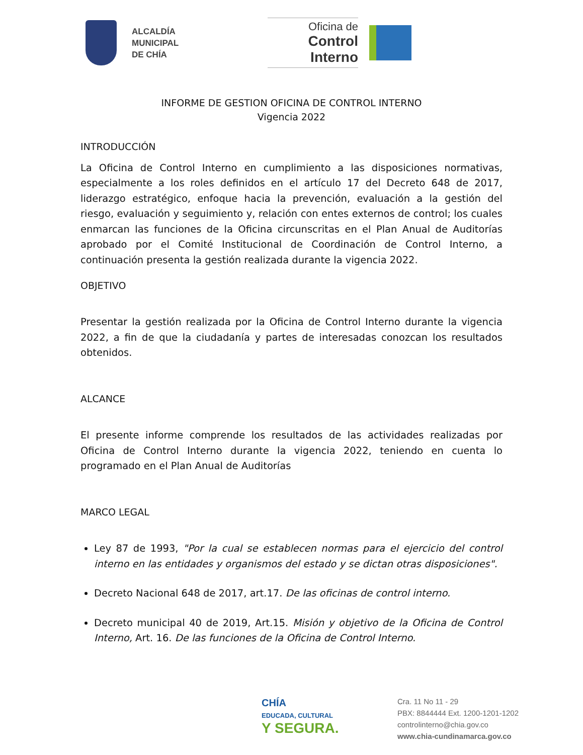ALCALDÍA
MUNICIPAL
DE CHÍA
Oficina de
Control Interno
INFORME DE GESTION OFICINA DE CONTROL INTERNO
Vigencia 2022
INTRODUCCIÓN
La Oficina de Control Interno en cumplimiento a las disposiciones normativas, especialmente a los roles definidos en el artículo 17 del Decreto 648 de 2017, liderazgo estratégico, enfoque hacia la prevención, evaluación a la gestión del riesgo, evaluación y seguimiento y, relación con entes externos de control; los cuales enmarcan las funciones de la Oficina circunscritas en el Plan Anual de Auditorías aprobado por el Comité Institucional de Coordinación de Control Interno, a continuación presenta la gestión realizada durante la vigencia 2022.
OBJETIVO
Presentar la gestión realizada por la Oficina de Control Interno durante la vigencia 2022, a fin de que la ciudadanía y partes de interesadas conozcan los resultados obtenidos.
ALCANCE
El presente informe comprende los resultados de las actividades realizadas por Oficina de Control Interno durante la vigencia 2022, teniendo en cuenta lo programado en el Plan Anual de Auditorías
MARCO LEGAL
Ley 87 de 1993, "Por la cual se establecen normas para el ejercicio del control interno en las entidades y organismos del estado y se dictan otras disposiciones".
Decreto Nacional 648 de 2017, art.17. De las oficinas de control interno.
Decreto municipal 40 de 2019, Art.15. Misión y objetivo de la Oficina de Control Interno, Art. 16. De las funciones de la Oficina de Control Interno.
CHÍA
EDUCADA, CULTURAL
Y SEGURA.
Cra. 11 No 11 - 29
PBX: 8844444 Ext. 1200-1201-1202
controlinterno@chia.gov.co
www.chia-cundinamarca.gov.co